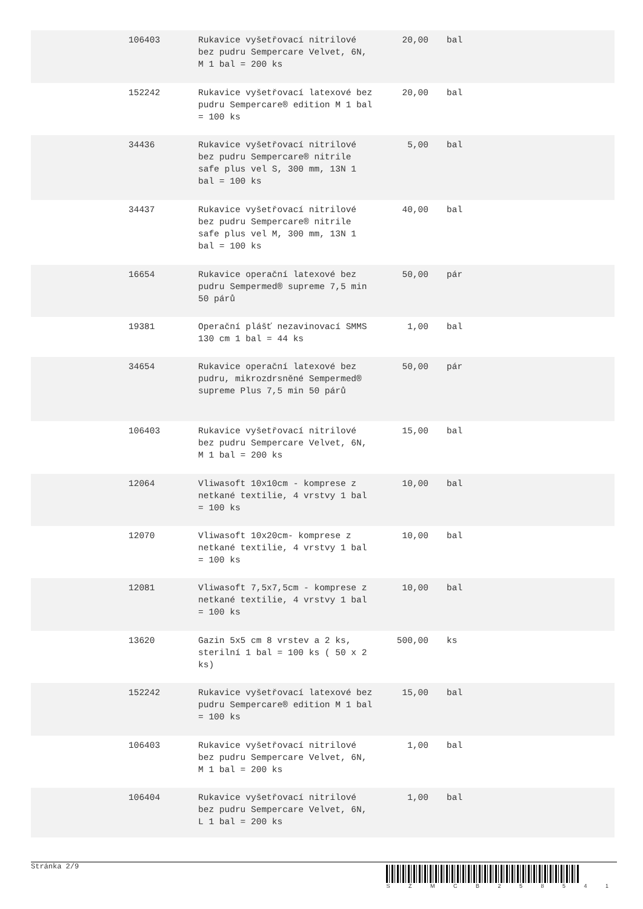| | 106403 | Rukavice vyšetřovací nitrilové bez pudru Sempercare Velvet, 6N, M 1 bal = 200 ks | 20,00 | bal |
| | 152242 | Rukavice vyšetřovací latexové bez pudru Sempercare® edition M 1 bal = 100 ks | 20,00 | bal |
| | 34436 | Rukavice vyšetřovací nitrilové bez pudru Sempercare® nitrile safe plus vel S, 300 mm, 13N 1 bal = 100 ks | 5,00 | bal |
| | 34437 | Rukavice vyšetřovací nitrilové bez pudru Sempercare® nitrile safe plus vel M, 300 mm, 13N 1 bal = 100 ks | 40,00 | bal |
| | 16654 | Rukavice operační latexové bez pudru Sempermed® supreme 7,5 min 50 párů | 50,00 | pár |
| | 19381 | Operační plášť nezavinovací SMMS 130 cm 1 bal = 44 ks | 1,00 | bal |
| | 34654 | Rukavice operační latexové bez pudru, mikrozdrsněné Sempermed® supreme Plus 7,5 min 50 párů | 50,00 | pár |
| | 106403 | Rukavice vyšetřovací nitrilové bez pudru Sempercare Velvet, 6N, M 1 bal = 200 ks | 15,00 | bal |
| | 12064 | Vliwasoft 10x10cm - komprese z netkané textilie, 4 vrstvy 1 bal = 100 ks | 10,00 | bal |
| | 12070 | Vliwasoft 10x20cm- komprese z netkané textilie, 4 vrstvy 1 bal = 100 ks | 10,00 | bal |
| | 12081 | Vliwasoft 7,5x7,5cm - komprese z netkané textilie, 4 vrstvy 1 bal = 100 ks | 10,00 | bal |
| | 13620 | Gazin 5x5 cm 8 vrstev a 2 ks, sterilní 1 bal = 100 ks ( 50 x 2 ks) | 500,00 | ks |
| | 152242 | Rukavice vyšetřovací latexové bez pudru Sempercare® edition M 1 bal = 100 ks | 15,00 | bal |
| | 106403 | Rukavice vyšetřovací nitrilové bez pudru Sempercare Velvet, 6N, M 1 bal = 200 ks | 1,00 | bal |
| | 106404 | Rukavice vyšetřovací nitrilové bez pudru Sempercare Velvet, 6N, L 1 bal = 200 ks | 1,00 | bal |
Stránka 2/9
S Z M C B 2 5 8 5 4 1